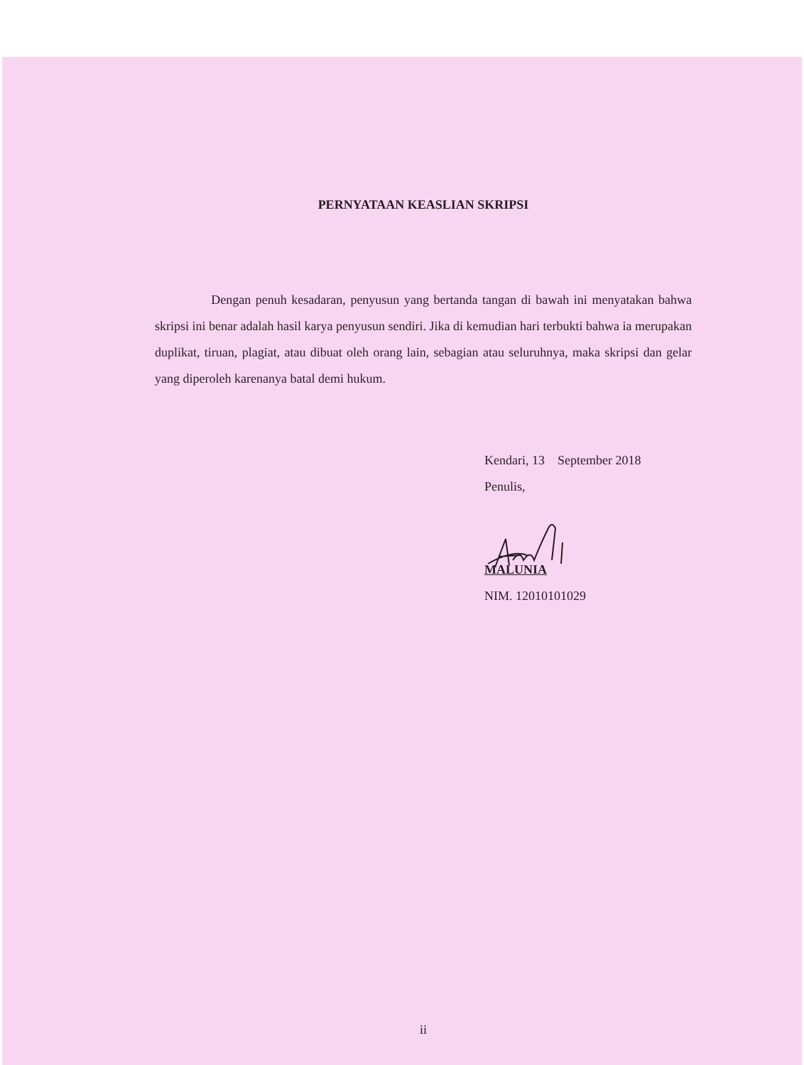PERNYATAAN KEASLIAN SKRIPSI
Dengan penuh kesadaran, penyusun yang bertanda tangan di bawah ini menyatakan bahwa skripsi ini benar adalah hasil karya penyusun sendiri. Jika di kemudian hari terbukti bahwa ia merupakan duplikat, tiruan, plagiat, atau dibuat oleh orang lain, sebagian atau seluruhnya, maka skripsi dan gelar yang diperoleh karenanya batal demi hukum.
Kendari, 13 September 2018
Penulis,
MALUNIA
NIM. 12010101029
ii